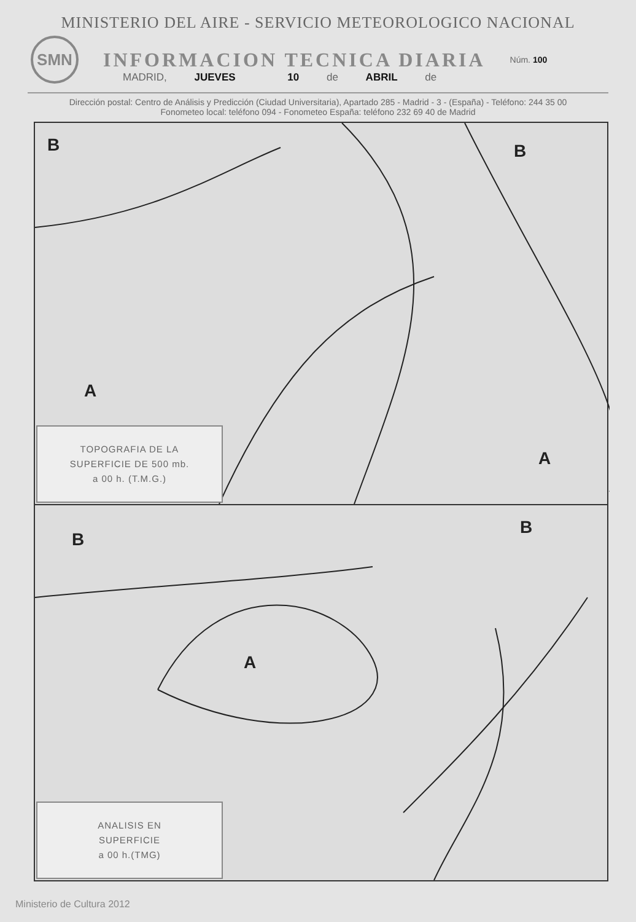MINISTERIO DEL AIRE - SERVICIO METEOROLOGICO NACIONAL
SMN
INFORMACION TECNICA DIARIA
Núm. 100
MADRID, JUEVES 10 de ABRIL de
Dirección postal: Centro de Análisis y Predicción (Ciudad Universitaria), Apartado 285 - Madrid - 3 - (España) - Teléfono: 244 35 00
Fonometeo local: teléfono 094 - Fonometeo España: teléfono 232 69 40 de Madrid
B B
A
A
TOPOGRAFIA DE LA
SUPERFICIE DE 500 mb.
a 00 h. (T.M.G.)
B
B
A
ANALISIS EN
SUPERFICIE
a 00 h.(TMG)
Ministerio de Cultura 2012